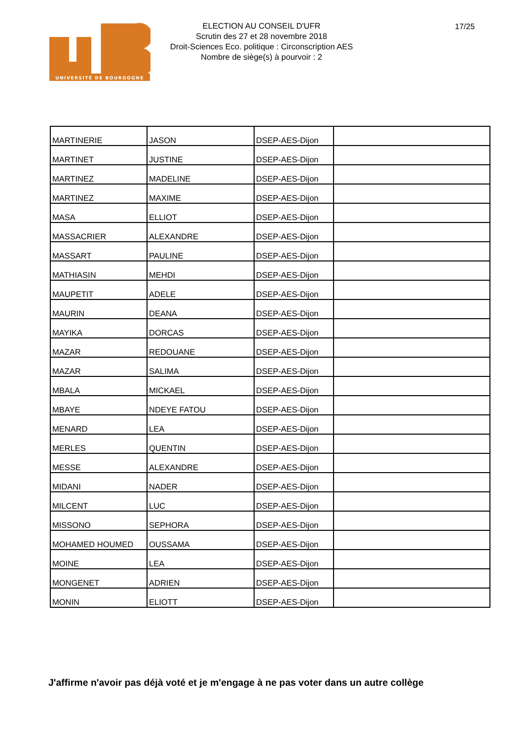UNIVERSITÉ DE BOURGOGNE
ELECTION AU CONSEIL D'UFR
Scrutin des 27 et 28 novembre 2018
Droit-Sciences Eco. politique : Circonscription AES
Nombre de siège(s) à pourvoir : 2
17/25
| MARTINERIE | JASON | DSEP-AES-Dijon | |
| MARTINET | JUSTINE | DSEP-AES-Dijon | |
| MARTINEZ | MADELINE | DSEP-AES-Dijon | |
| MARTINEZ | MAXIME | DSEP-AES-Dijon | |
| MASA | ELLIOT | DSEP-AES-Dijon | |
| MASSACRIER | ALEXANDRE | DSEP-AES-Dijon | |
| MASSART | PAULINE | DSEP-AES-Dijon | |
| MATHIASIN | MEHDI | DSEP-AES-Dijon | |
| MAUPETIT | ADELE | DSEP-AES-Dijon | |
| MAURIN | DEANA | DSEP-AES-Dijon | |
| MAYIKA | DORCAS | DSEP-AES-Dijon | |
| MAZAR | REDOUANE | DSEP-AES-Dijon | |
| MAZAR | SALIMA | DSEP-AES-Dijon | |
| MBALA | MICKAEL | DSEP-AES-Dijon | |
| MBAYE | NDEYE FATOU | DSEP-AES-Dijon | |
| MENARD | LEA | DSEP-AES-Dijon | |
| MERLES | QUENTIN | DSEP-AES-Dijon | |
| MESSE | ALEXANDRE | DSEP-AES-Dijon | |
| MIDANI | NADER | DSEP-AES-Dijon | |
| MILCENT | LUC | DSEP-AES-Dijon | |
| MISSONO | SEPHORA | DSEP-AES-Dijon | |
| MOHAMED HOUMED | OUSSAMA | DSEP-AES-Dijon | |
| MOINE | LEA | DSEP-AES-Dijon | |
| MONGENET | ADRIEN | DSEP-AES-Dijon | |
| MONIN | ELIOTT | DSEP-AES-Dijon | |
J'affirme n'avoir pas déjà voté et je m'engage à ne pas voter dans un autre collège